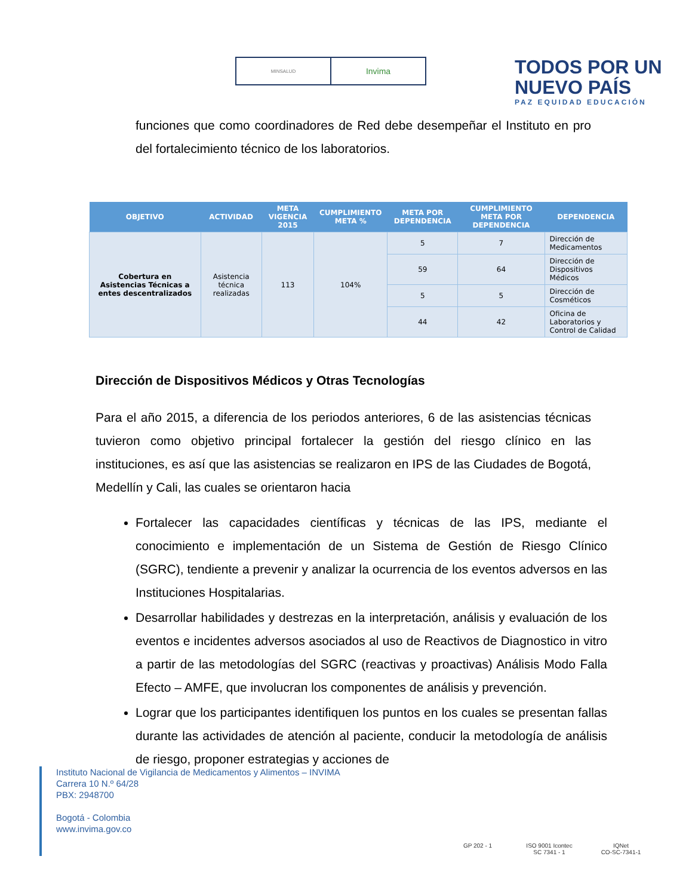MINSALUD
Invima
TODOS POR UN
NUEVO PAÍS
PAZ EQUIDAD EDUCACIÓN
funciones que como coordinadores de Red debe desempeñar el Instituto en pro del fortalecimiento técnico de los laboratorios.
| OBJETIVO | ACTIVIDAD | META VIGENCIA 2015 | CUMPLIMIENTO META % | META POR DEPENDENCIA | CUMPLIMIENTO META POR DEPENDENCIA | DEPENDENCIA |
| --- | --- | --- | --- | --- | --- | --- |
| Cobertura en Asistencias Técnicas a entes descentralizados | Asistencia técnica realizadas | 113 | 104% | 5 | 7 | Dirección de Medicamentos |
| | | | | 59 | 64 | Dirección de Dispositivos Médicos |
| | | | | 5 | 5 | Dirección de Cosméticos |
| | | | | 44 | 42 | Oficina de Laboratorios y Control de Calidad |
Dirección de Dispositivos Médicos y Otras Tecnologías
Para el año 2015, a diferencia de los periodos anteriores, 6 de las asistencias técnicas tuvieron como objetivo principal fortalecer la gestión del riesgo clínico en las instituciones, es así que las asistencias se realizaron en IPS de las Ciudades de Bogotá, Medellín y Cali, las cuales se orientaron hacia
Fortalecer las capacidades científicas y técnicas de las IPS, mediante el conocimiento e implementación de un Sistema de Gestión de Riesgo Clínico (SGRC), tendiente a prevenir y analizar la ocurrencia de los eventos adversos en las Instituciones Hospitalarias.
Desarrollar habilidades y destrezas en la interpretación, análisis y evaluación de los eventos e incidentes adversos asociados al uso de Reactivos de Diagnostico in vitro a partir de las metodologías del SGRC (reactivas y proactivas) Análisis Modo Falla Efecto – AMFE, que involucran los componentes de análisis y prevención.
Lograr que los participantes identifiquen los puntos en los cuales se presentan fallas durante las actividades de atención al paciente, conducir la metodología de análisis de riesgo, proponer estrategias y acciones de
Instituto Nacional de Vigilancia de Medicamentos y Alimentos – INVIMA
Carrera 10 N.º 64/28
PBX: 2948700
Bogotá - Colombia
www.invima.gov.co
GP 202 - 1 ISO 9001 Icontec
SC 7341 - 1
IQNet
CO-SC-7341-1